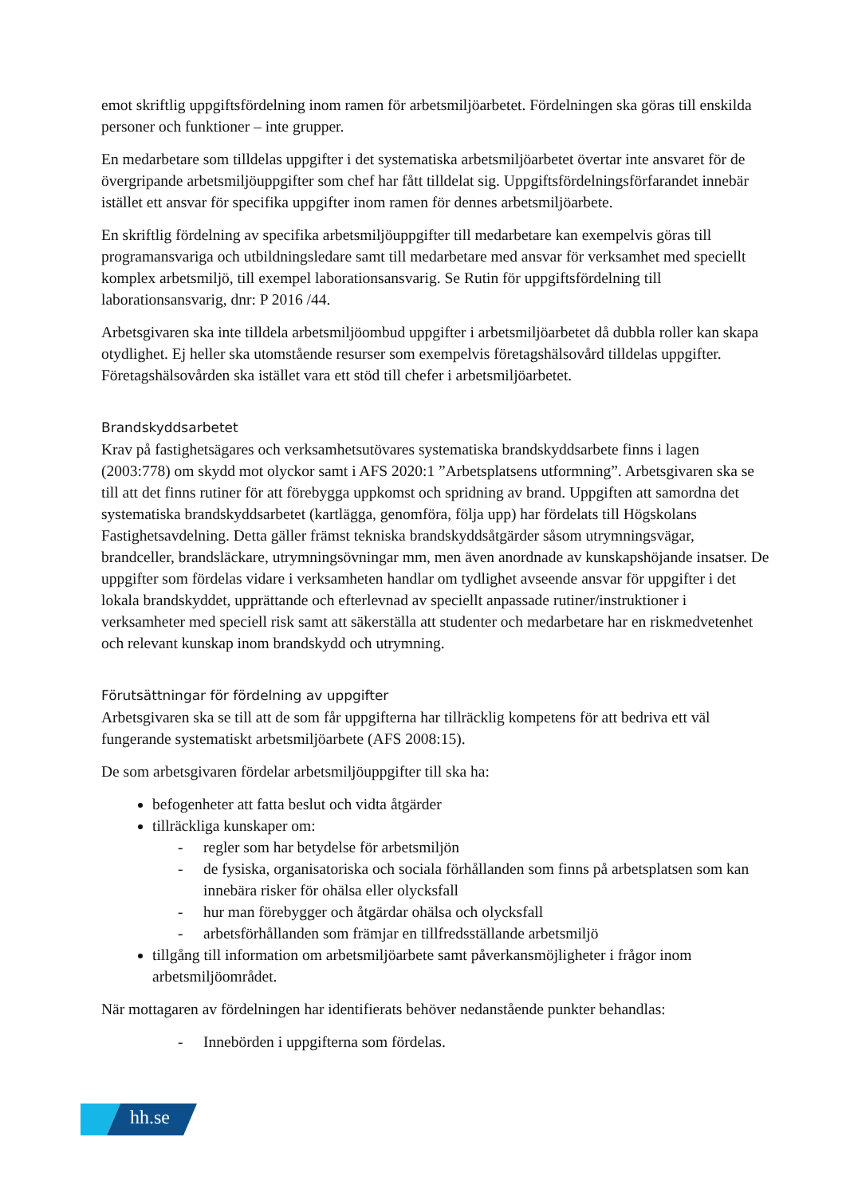emot skriftlig uppgiftsfördelning inom ramen för arbetsmiljöarbetet. Fördelningen ska göras till enskilda personer och funktioner – inte grupper.
En medarbetare som tilldelas uppgifter i det systematiska arbetsmiljöarbetet övertar inte ansvaret för de övergripande arbetsmiljöuppgifter som chef har fått tilldelat sig. Uppgiftsfördelningsförfarandet innebär istället ett ansvar för specifika uppgifter inom ramen för dennes arbetsmiljöarbete.
En skriftlig fördelning av specifika arbetsmiljöuppgifter till medarbetare kan exempelvis göras till programansvariga och utbildningsledare samt till medarbetare med ansvar för verksamhet med speciellt komplex arbetsmiljö, till exempel laborationsansvarig. Se Rutin för uppgiftsfördelning till laborationsansvarig, dnr: P 2016 /44.
Arbetsgivaren ska inte tilldela arbetsmiljöombud uppgifter i arbetsmiljöarbetet då dubbla roller kan skapa otydlighet. Ej heller ska utomstående resurser som exempelvis företagshälsovård tilldelas uppgifter. Företagshälsovården ska istället vara ett stöd till chefer i arbetsmiljöarbetet.
Brandskyddsarbetet
Krav på fastighetsägares och verksamhetsutövares systematiska brandskyddsarbete finns i lagen (2003:778) om skydd mot olyckor samt i AFS 2020:1 ”Arbetsplatsens utformning”. Arbetsgivaren ska se till att det finns rutiner för att förebygga uppkomst och spridning av brand. Uppgiften att samordna det systematiska brandskyddsarbetet (kartlägga, genomföra, följa upp) har fördelats till Högskolans Fastighetsavdelning. Detta gäller främst tekniska brandskyddsåtgärder såsom utrymningsvägar, brandceller, brandsläckare, utrymningsövningar mm, men även anordnade av kunskapshöjande insatser. De uppgifter som fördelas vidare i verksamheten handlar om tydlighet avseende ansvar för uppgifter i det lokala brandskyddet, upprättande och efterlevnad av speciellt anpassade rutiner/instruktioner i verksamheter med speciell risk samt att säkerställa att studenter och medarbetare har en riskmedvetenhet och relevant kunskap inom brandskydd och utrymning.
Förutsättningar för fördelning av uppgifter
Arbetsgivaren ska se till att de som får uppgifterna har tillräcklig kompetens för att bedriva ett väl fungerande systematiskt arbetsmiljöarbete (AFS 2008:15).
De som arbetsgivaren fördelar arbetsmiljöuppgifter till ska ha:
befogenheter att fatta beslut och vidta åtgärder
tillräckliga kunskaper om:
- regler som har betydelse för arbetsmiljön
- de fysiska, organisatoriska och sociala förhållanden som finns på arbetsplatsen som kan innebära risker för ohälsa eller olycksfall
- hur man förebygger och åtgärdar ohälsa och olycksfall
- arbetsförhållanden som främjar en tillfredsställande arbetsmiljö
tillgång till information om arbetsmiljöarbete samt påverkansmöjligheter i frågor inom arbetsmiljöområdet.
När mottagaren av fördelningen har identifierats behöver nedanstående punkter behandlas:
- Innebörden i uppgifterna som fördelas.
hh.se